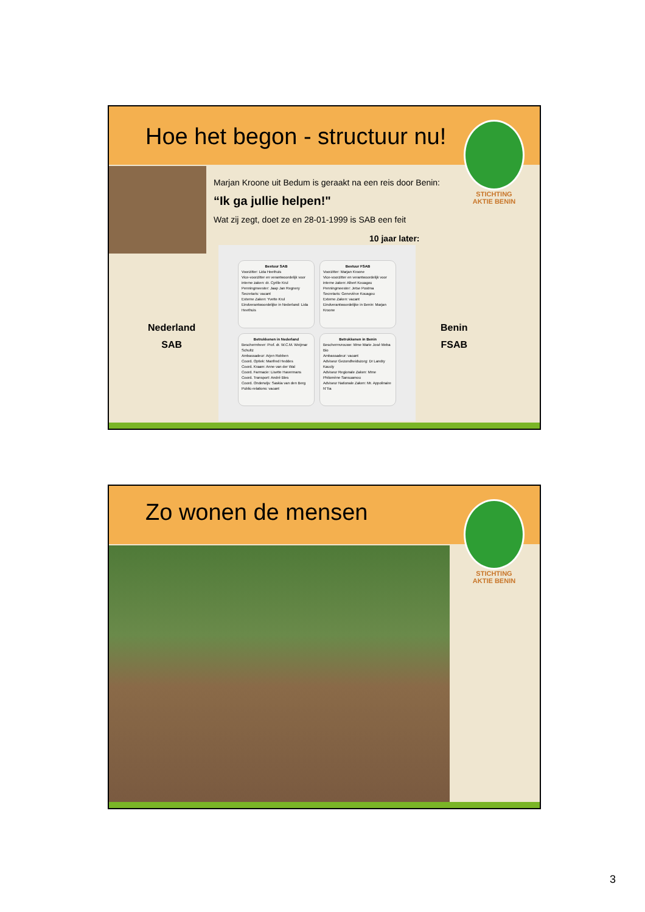Hoe het begon - structuur nu!
STICHTING
AKTIE BENIN
Marjan Kroone uit Bedum is geraakt na een reis door Benin:
“Ik ga jullie helpen!"
Wat zij zegt, doet ze en 28-01-1999 is SAB een feit
10 jaar later:
Nederland
SAB
Benin
FSAB
Bestuur SAB
Voorzitter: Lida Heethuis
Vice-voorzitter en verantwoordelijk voor interne zaken: dr. Cyrille Krul
Penningmeester: Jaap Jan Regnery
Secretaris: vacant
Externe Zaken: Yvette Krul
Eindverantwoordelijke in Nederland: Lida Heethuis
Bestuur FSAB
Voorzitter: Marjan Kroone
Vice-voorzitter en verantwoordelijk voor interne zaken: Albert Kouagou
Penningmeester: Jetse Postma
Secretaris: Geneviève Kouagou
Externe Zaken: vacant
Eindverantwoordelijke in Benin: Marjan Kroone
Betrokkenen in Nederland
Beschermheer: Prof. dr. W.C.M. Weijmar Schultz
Ambassadeur: Arjen Robben
Coord. Optiek: Manfred Heddes
Coord. Kraam: Anne van der Wal
Coord. Farmacie: Lisette Havermans
Coord. Transport: André Bles
Coord. Onderwijs: Saskia van den Berg
Public-relations: vacant
Betrokkenen in Benin
Beschermvrouwe: Mme Marie José Meba Bio
Ambassadeur: vacant
Adviseur Gezondheidszorg: Dr Landry Kaucly
Adviseur Regionale Zaken: Mme Philomène Sansuamou
Adviseur Nationale Zaken: Mr. Appolinaire N'Tia
Zo wonen de mensen
STICHTING
AKTIE BENIN
3